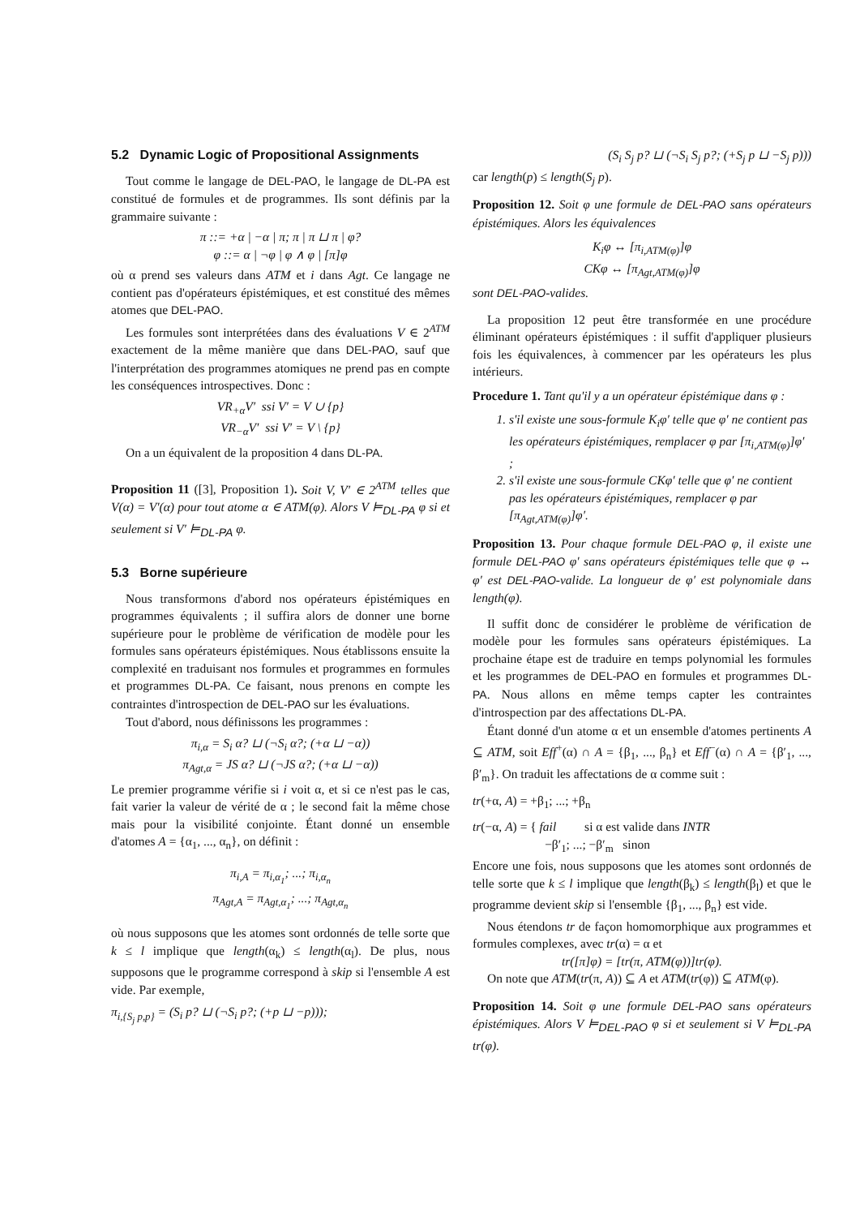5.2 Dynamic Logic of Propositional Assignments
Tout comme le langage de DEL-PAO, le langage de DL-PA est constitué de formules et de programmes. Ils sont définis par la grammaire suivante :
π ::= +α | −α | π; π | π ⊔ π | φ?
φ ::= α | ¬φ | φ ∧ φ | [π]φ
où α prend ses valeurs dans ATM et i dans Agt. Ce langage ne contient pas d'opérateurs épistémiques, et est constitué des mêmes atomes que DEL-PAO.
Les formules sont interprétées dans des évaluations V ∈ 2<sup>ATM</sup> exactement de la même manière que dans DEL-PAO, sauf que l'interprétation des programmes atomiques ne prend pas en compte les conséquences introspectives. Donc :
VR<sub>+α</sub>V′ ssi V′ = V ∪ {p}
VR<sub>−α</sub>V′ ssi V′ = V \ {p}
On a un équivalent de la proposition 4 dans DL-PA.
Proposition 11 ([3], Proposition 1). Soit V, V′ ∈ 2<sup>ATM</sup> telles que V(α) = V′(α) pour tout atome α ∈ ATM(φ). Alors V ⊨<sub>DL-PA</sub> φ si et seulement si V′ ⊨<sub>DL-PA</sub> φ.
5.3 Borne supérieure
Nous transformons d'abord nos opérateurs épistémiques en programmes équivalents ; il suffira alors de donner une borne supérieure pour le problème de vérification de modèle pour les formules sans opérateurs épistémiques. Nous établissons ensuite la complexité en traduisant nos formules et programmes en formules et programmes DL-PA. Ce faisant, nous prenons en compte les contraintes d'introspection de DEL-PAO sur les évaluations.
Tout d'abord, nous définissons les programmes :
π<sub>i,α</sub> = S<sub>i</sub> α? ⊔ (¬S<sub>i</sub> α?; (+α ⊔ −α))
π<sub>Agt,α</sub> = JS α? ⊔ (¬JS α?; (+α ⊔ −α))
Le premier programme vérifie si i voit α, et si ce n'est pas le cas, fait varier la valeur de vérité de α ; le second fait la même chose mais pour la visibilité conjointe. Étant donné un ensemble d'atomes A = {α<sub>1</sub>, ..., α<sub>n</sub>}, on définit :
π<sub>i,A</sub> = π<sub>i,α<sub>1</sub></sub>; ...; π<sub>i,α<sub>n</sub></sub>
π<sub>Agt,A</sub> = π<sub>Agt,α<sub>1</sub></sub>; ...; π<sub>Agt,α<sub>n</sub></sub>
où nous supposons que les atomes sont ordonnés de telle sorte que k ≤ l implique que length(α<sub>k</sub>) ≤ length(α<sub>l</sub>). De plus, nous supposons que le programme correspond à skip si l'ensemble A est vide. Par exemple,
π<sub>i,{S<sub>j</sub> p,p}</sub> = (S<sub>i</sub> p? ⊔ (¬S<sub>i</sub> p?; (+p ⊔ −p)));
(S<sub>i</sub> S<sub>j</sub> p? ⊔ (¬S<sub>i</sub> S<sub>j</sub> p?; (+S<sub>j</sub> p ⊔ −S<sub>j</sub> p)))
car length(p) ≤ length(S<sub>j</sub> p).
Proposition 12. Soit φ une formule de DEL-PAO sans opérateurs épistémiques. Alors les équivalences
K<sub>i</sub>φ ↔ [π<sub>i,ATM(φ)</sub>]φ
CKφ ↔ [π<sub>Agt,ATM(φ)</sub>]φ
sont DEL-PAO-valides.
La proposition 12 peut être transformée en une procédure éliminant opérateurs épistémiques : il suffit d'appliquer plusieurs fois les équivalences, à commencer par les opérateurs les plus intérieurs.
Procedure 1. Tant qu'il y a un opérateur épistémique dans φ :
1. s'il existe une sous-formule K<sub>i</sub>φ′ telle que φ′ ne contient pas les opérateurs épistémiques, remplacer φ par [π<sub>i,ATM(φ)</sub>]φ′ ;
2. s'il existe une sous-formule CKφ′ telle que φ′ ne contient pas les opérateurs épistémiques, remplacer φ par [π<sub>Agt,ATM(φ)</sub>]φ′.
Proposition 13. Pour chaque formule DEL-PAO φ, il existe une formule DEL-PAO φ′ sans opérateurs épistémiques telle que φ ↔ φ′ est DEL-PAO-valide. La longueur de φ′ est polynomiale dans length(φ).
Il suffit donc de considérer le problème de vérification de modèle pour les formules sans opérateurs épistémiques. La prochaine étape est de traduire en temps polynomial les formules et les programmes de DEL-PAO en formules et programmes DL-PA. Nous allons en même temps capter les contraintes d'introspection par des affectations DL-PA.
Étant donné d'un atome α et un ensemble d'atomes pertinents A ⊆ ATM, soit Eff<sup>+</sup>(α) ∩ A = {β<sub>1</sub>, ..., β<sub>n</sub>} et Eff<sup>−</sup>(α) ∩ A = {β′<sub>1</sub>, ..., β′<sub>m</sub>}. On traduit les affectations de α comme suit :
tr(+α, A) = +β<sub>1</sub>; ...; +β<sub>n</sub>
tr(−α, A) = { fail si α est valide dans INTR
−β′<sub>1</sub>; ...; −β′<sub>m</sub> sinon
Encore une fois, nous supposons que les atomes sont ordonnés de telle sorte que k ≤ l implique que length(β<sub>k</sub>) ≤ length(β<sub>l</sub>) et que le programme devient skip si l'ensemble {β<sub>1</sub>, ..., β<sub>n</sub>} est vide.
Nous étendons tr de façon homomorphique aux programmes et formules complexes, avec tr(α) = α et
tr([π]φ) = [tr(π, ATM(φ))]tr(φ).
On note que ATM(tr(π, A)) ⊆ A et ATM(tr(φ)) ⊆ ATM(φ).
Proposition 14. Soit φ une formule DEL-PAO sans opérateurs épistémiques. Alors V ⊨<sub>DEL-PAO</sub> φ si et seulement si V ⊨<sub>DL-PA</sub> tr(φ).